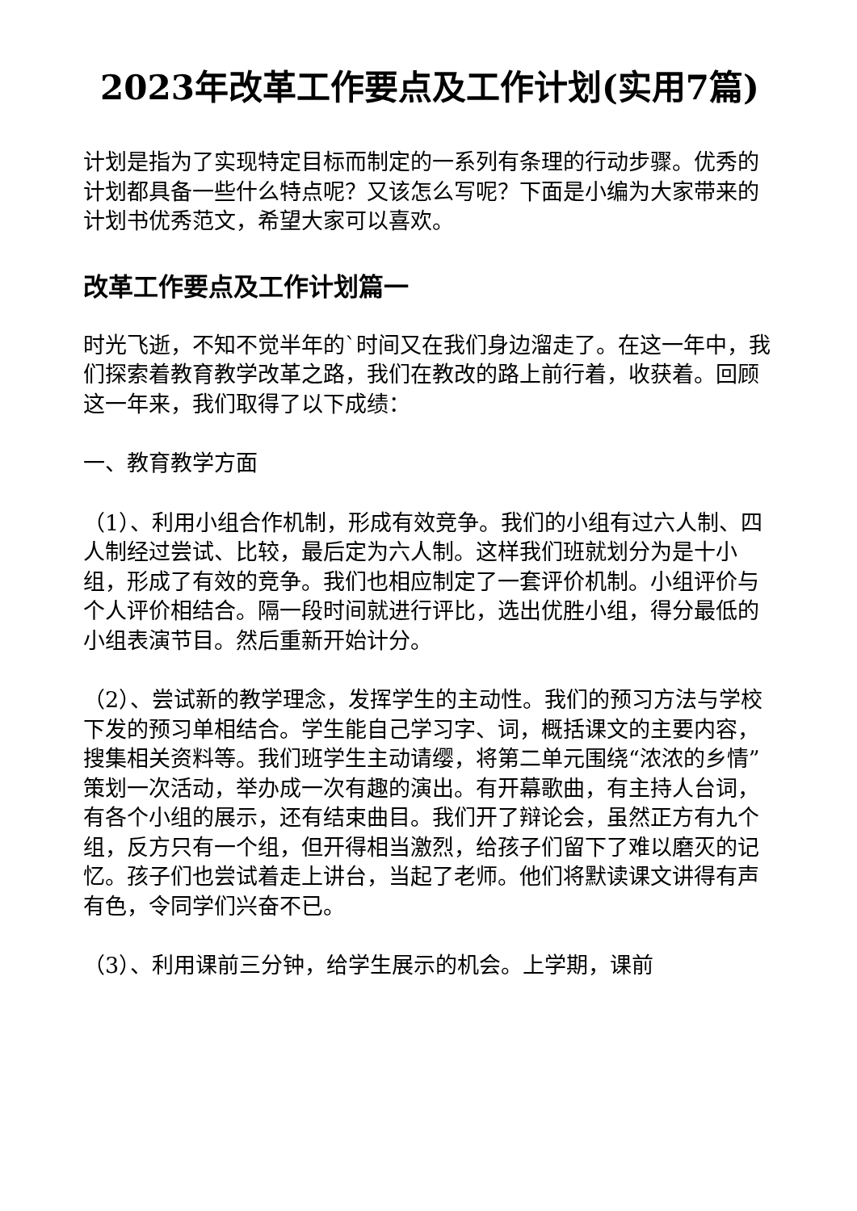2023年改革工作要点及工作计划(实用7篇)
计划是指为了实现特定目标而制定的一系列有条理的行动步骤。优秀的计划都具备一些什么特点呢？又该怎么写呢？下面是小编为大家带来的计划书优秀范文，希望大家可以喜欢。
改革工作要点及工作计划篇一
时光飞逝，不知不觉半年的`时间又在我们身边溜走了。在这一年中，我们探索着教育教学改革之路，我们在教改的路上前行着，收获着。回顾这一年来，我们取得了以下成绩：
一、教育教学方面
（1）、利用小组合作机制，形成有效竞争。我们的小组有过六人制、四人制经过尝试、比较，最后定为六人制。这样我们班就划分为是十小组，形成了有效的竞争。我们也相应制定了一套评价机制。小组评价与个人评价相结合。隔一段时间就进行评比，选出优胜小组，得分最低的小组表演节目。然后重新开始计分。
（2）、尝试新的教学理念，发挥学生的主动性。我们的预习方法与学校下发的预习单相结合。学生能自己学习字、词，概括课文的主要内容，搜集相关资料等。我们班学生主动请缨，将第二单元围绕“浓浓的乡情”策划一次活动，举办成一次有趣的演出。有开幕歌曲，有主持人台词，有各个小组的展示，还有结束曲目。我们开了辩论会，虽然正方有九个组，反方只有一个组，但开得相当激烈，给孩子们留下了难以磨灭的记忆。孩子们也尝试着走上讲台，当起了老师。他们将默读课文讲得有声有色，令同学们兴奋不已。
（3）、利用课前三分钟，给学生展示的机会。上学期，课前